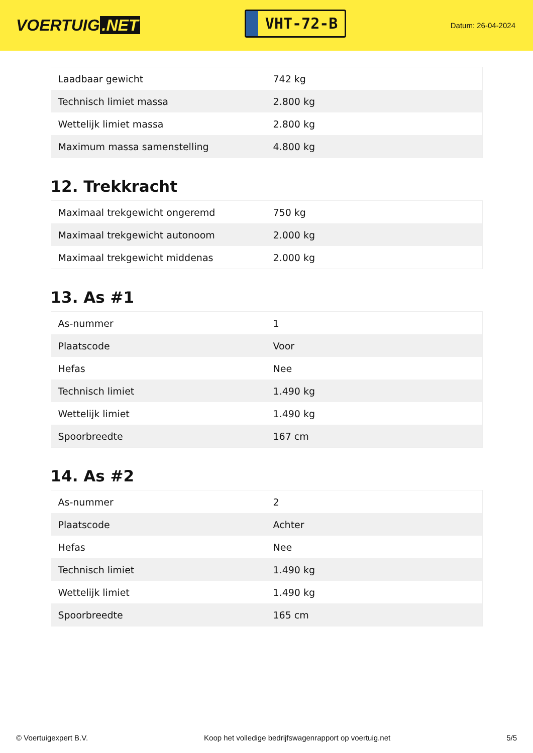VOERTUIG.NET
VHT-72-B
Datum: 26-04-2024
| Laadbaar gewicht | 742 kg |
| Technisch limiet massa | 2.800 kg |
| Wettelijk limiet massa | 2.800 kg |
| Maximum massa samenstelling | 4.800 kg |
12. Trekkracht
| Maximaal trekgewicht ongeremd | 750 kg |
| Maximaal trekgewicht autonoom | 2.000 kg |
| Maximaal trekgewicht middenas | 2.000 kg |
13. As #1
| As-nummer | 1 |
| Plaatscode | Voor |
| Hefas | Nee |
| Technisch limiet | 1.490 kg |
| Wettelijk limiet | 1.490 kg |
| Spoorbreedte | 167 cm |
14. As #2
| As-nummer | 2 |
| Plaatscode | Achter |
| Hefas | Nee |
| Technisch limiet | 1.490 kg |
| Wettelijk limiet | 1.490 kg |
| Spoorbreedte | 165 cm |
© Voertuigexpert B.V. Koop het volledige bedrijfswagenrapport op voertuig.net 5/5